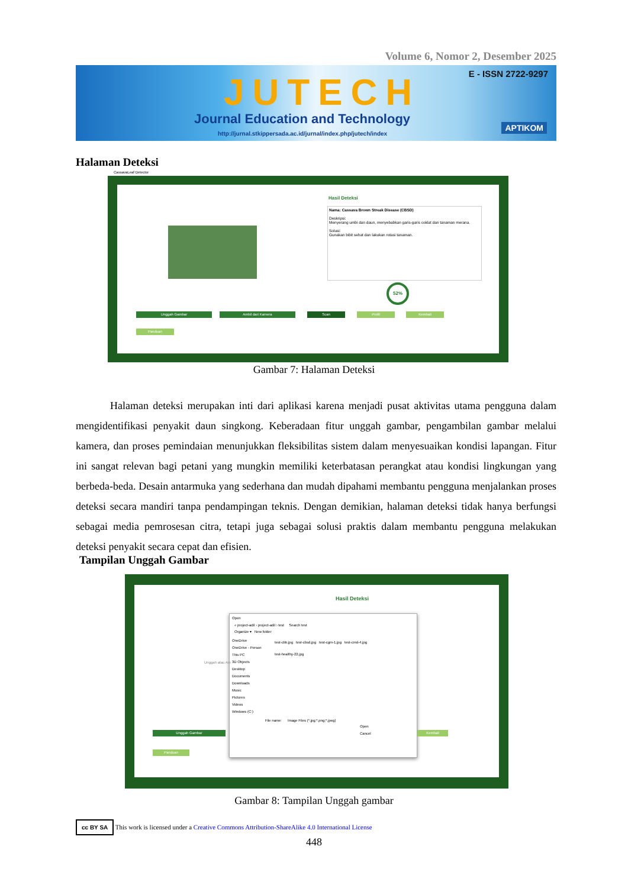Volume 6, Nomor 2, Desember 2025
JUTECH
Journal Education and Technology
http://jurnal.stkippersada.ac.id/jurnal/index.php/jutech/index
E - ISSN 2722-9297
APTIKOM
Halaman Deteksi
CassavaLeaf Detector
Hasil Deteksi
Nama: Cassava Brown Streak Disease (CBSD)
Deskripsi:
Menyerang umbi dan daun, menyebabkan garis-garis coklat dan tanaman merana.
Solusi:
Gunakan bibit sehat dan lakukan rotasi tanaman.
52%
Unggah Gambar Ambil dari Kamera Scan Profil Kembali
Panduan
Gambar 7: Halaman Deteksi
Halaman deteksi merupakan inti dari aplikasi karena menjadi pusat aktivitas utama pengguna dalam mengidentifikasi penyakit daun singkong. Keberadaan fitur unggah gambar, pengambilan gambar melalui kamera, dan proses pemindaian menunjukkan fleksibilitas sistem dalam menyesuaikan kondisi lapangan. Fitur ini sangat relevan bagi petani yang mungkin memiliki keterbatasan perangkat atau kondisi lingkungan yang berbeda-beda. Desain antarmuka yang sederhana dan mudah dipahami membantu pengguna menjalankan proses deteksi secara mandiri tanpa pendampingan teknis. Dengan demikian, halaman deteksi tidak hanya berfungsi sebagai media pemrosesan citra, tetapi juga sebagai solusi praktis dalam membantu pengguna melakukan deteksi penyakit secara cepat dan efisien.
Tampilan Unggah Gambar
Hasil Deteksi
Open
« project-adil › project-adil › test Search test
Organize ▾ New folder
OneDrive
OneDrive - Person
This PC
3D Objects
Desktop
Documents
Downloads
Music
Pictures
Videos
Windows (C:)
test-cbb.jpg test-cbsd.jpg test-cgm-1.jpg test-cmd-4.jpg
test-healthy-22.jpg
File name: Image Files (*.jpg;*.png;*.jpeg)
Open Cancel
Unggah atau Am
Unggah Gambar Kembali
Panduan
Gambar 8: Tampilan Unggah gambar
cc BY SA This work is licensed under a Creative Commons Attribution-ShareAlike 4.0 International License
448